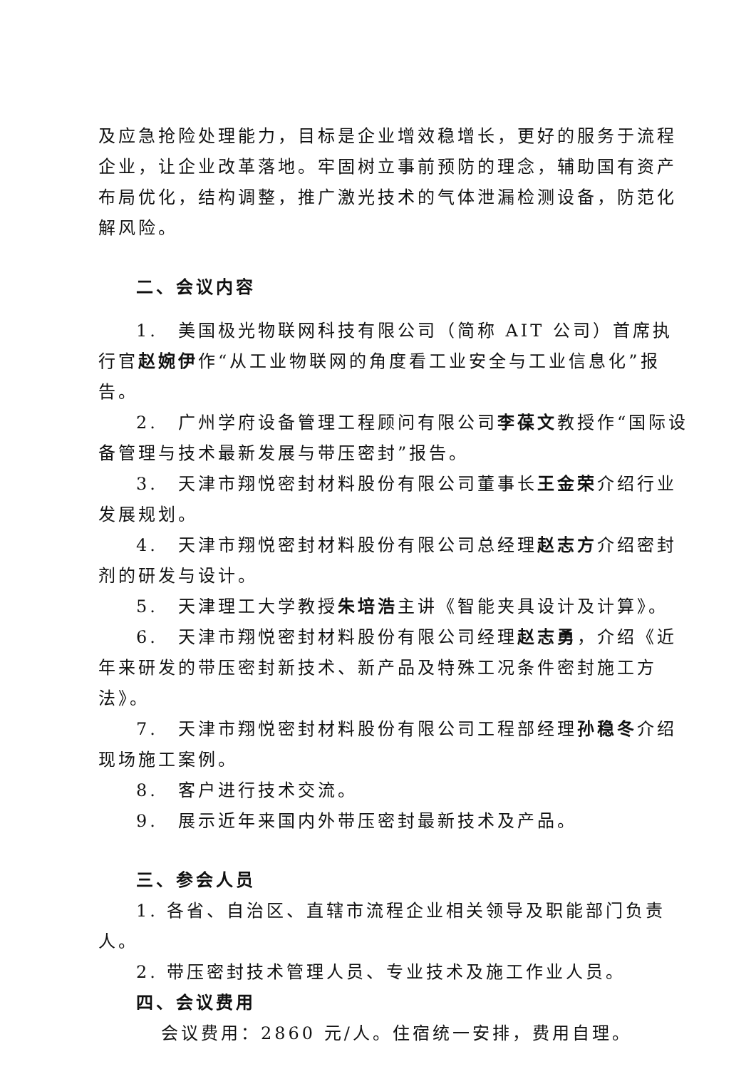及应急抢险处理能力，目标是企业增效稳增长，更好的服务于流程企业，让企业改革落地。牢固树立事前预防的理念，辅助国有资产布局优化，结构调整，推广激光技术的气体泄漏检测设备，防范化解风险。
二、会议内容
1.　美国极光物联网科技有限公司（简称 AIT 公司）首席执行官赵婉伊作“从工业物联网的角度看工业安全与工业信息化”报告。
2.　广州学府设备管理工程顾问有限公司李葆文教授作“国际设备管理与技术最新发展与带压密封”报告。
3.　天津市翔悦密封材料股份有限公司董事长王金荣介绍行业发展规划。
4.　天津市翔悦密封材料股份有限公司总经理赵志方介绍密封剂的研发与设计。
5.　天津理工大学教授朱培浩主讲《智能夹具设计及计算》。
6.　天津市翔悦密封材料股份有限公司经理赵志勇，介绍《近年来研发的带压密封新技术、新产品及特殊工况条件密封施工方法》。
7.　天津市翔悦密封材料股份有限公司工程部经理孙稳冬介绍现场施工案例。
8.　客户进行技术交流。
9.　展示近年来国内外带压密封最新技术及产品。
三、参会人员
1. 各省、自治区、直辖市流程企业相关领导及职能部门负责人。
2. 带压密封技术管理人员、专业技术及施工作业人员。
四、会议费用
会议费用：2860 元/人。住宿统一安排，费用自理。